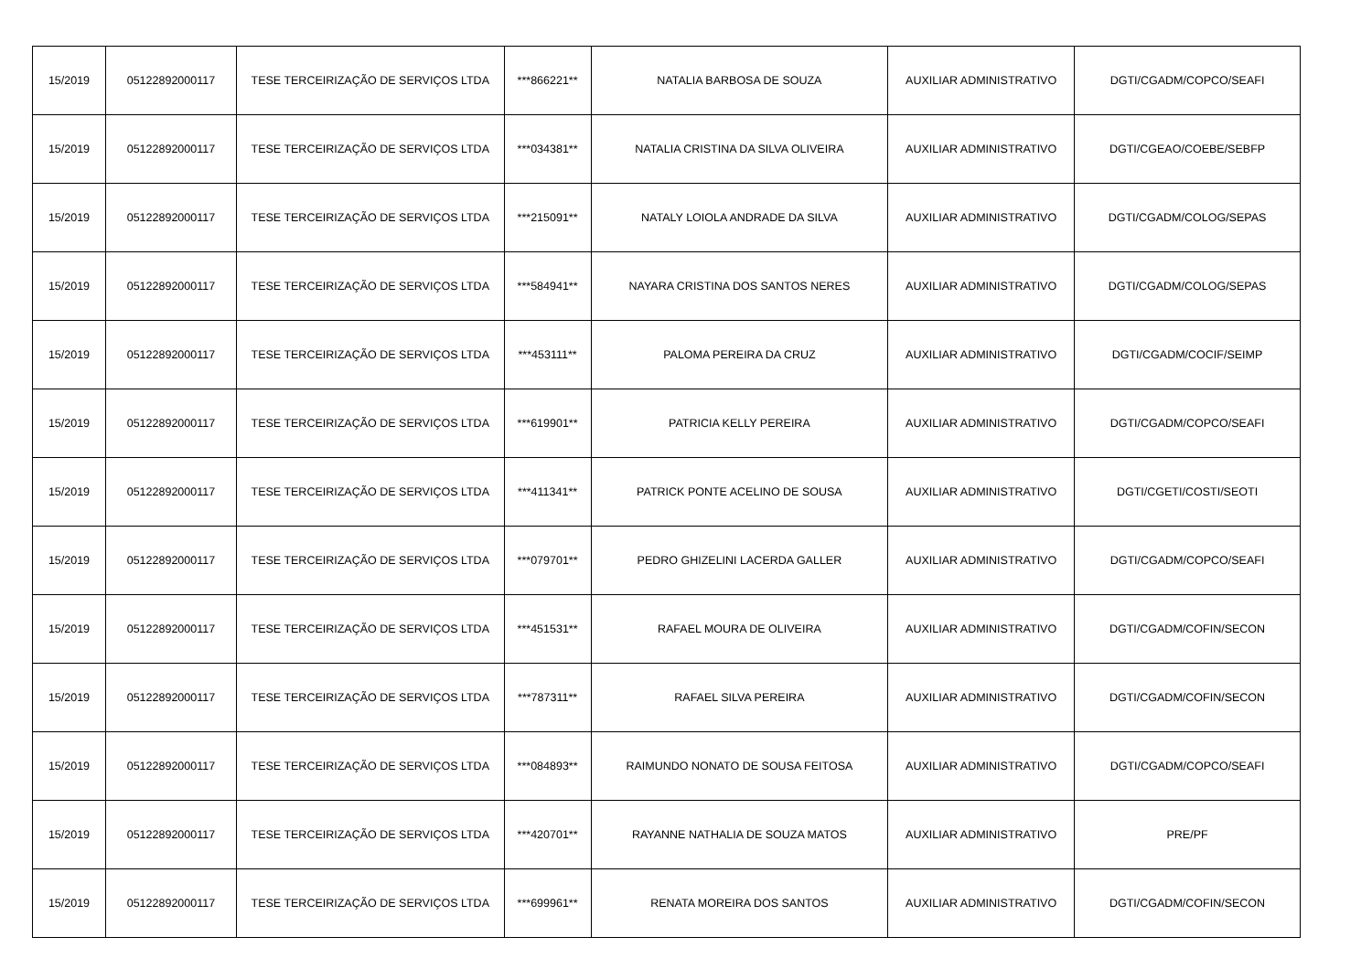| 15/2019 | 05122892000117 | TESE TERCEIRIZAÇÃO DE SERVIÇOS LTDA | ***866221** | NATALIA BARBOSA DE SOUZA | AUXILIAR ADMINISTRATIVO | DGTI/CGADM/COPCO/SEAFI |
| 15/2019 | 05122892000117 | TESE TERCEIRIZAÇÃO DE SERVIÇOS LTDA | ***034381** | NATALIA CRISTINA DA SILVA OLIVEIRA | AUXILIAR ADMINISTRATIVO | DGTI/CGEAO/COEBE/SEBFP |
| 15/2019 | 05122892000117 | TESE TERCEIRIZAÇÃO DE SERVIÇOS LTDA | ***215091** | NATALY LOIOLA ANDRADE DA SILVA | AUXILIAR ADMINISTRATIVO | DGTI/CGADM/COLOG/SEPAS |
| 15/2019 | 05122892000117 | TESE TERCEIRIZAÇÃO DE SERVIÇOS LTDA | ***584941** | NAYARA CRISTINA DOS SANTOS NERES | AUXILIAR ADMINISTRATIVO | DGTI/CGADM/COLOG/SEPAS |
| 15/2019 | 05122892000117 | TESE TERCEIRIZAÇÃO DE SERVIÇOS LTDA | ***453111** | PALOMA PEREIRA DA CRUZ | AUXILIAR ADMINISTRATIVO | DGTI/CGADM/COCIF/SEIMP |
| 15/2019 | 05122892000117 | TESE TERCEIRIZAÇÃO DE SERVIÇOS LTDA | ***619901** | PATRICIA KELLY PEREIRA | AUXILIAR ADMINISTRATIVO | DGTI/CGADM/COPCO/SEAFI |
| 15/2019 | 05122892000117 | TESE TERCEIRIZAÇÃO DE SERVIÇOS LTDA | ***411341** | PATRICK PONTE ACELINO DE SOUSA | AUXILIAR ADMINISTRATIVO | DGTI/CGETI/COSTI/SEOTI |
| 15/2019 | 05122892000117 | TESE TERCEIRIZAÇÃO DE SERVIÇOS LTDA | ***079701** | PEDRO GHIZELINI LACERDA GALLER | AUXILIAR ADMINISTRATIVO | DGTI/CGADM/COPCO/SEAFI |
| 15/2019 | 05122892000117 | TESE TERCEIRIZAÇÃO DE SERVIÇOS LTDA | ***451531** | RAFAEL MOURA DE OLIVEIRA | AUXILIAR ADMINISTRATIVO | DGTI/CGADM/COFIN/SECON |
| 15/2019 | 05122892000117 | TESE TERCEIRIZAÇÃO DE SERVIÇOS LTDA | ***787311** | RAFAEL SILVA PEREIRA | AUXILIAR ADMINISTRATIVO | DGTI/CGADM/COFIN/SECON |
| 15/2019 | 05122892000117 | TESE TERCEIRIZAÇÃO DE SERVIÇOS LTDA | ***084893** | RAIMUNDO NONATO DE SOUSA FEITOSA | AUXILIAR ADMINISTRATIVO | DGTI/CGADM/COPCO/SEAFI |
| 15/2019 | 05122892000117 | TESE TERCEIRIZAÇÃO DE SERVIÇOS LTDA | ***420701** | RAYANNE NATHALIA DE SOUZA MATOS | AUXILIAR ADMINISTRATIVO | PRE/PF |
| 15/2019 | 05122892000117 | TESE TERCEIRIZAÇÃO DE SERVIÇOS LTDA | ***699961** | RENATA MOREIRA DOS SANTOS | AUXILIAR ADMINISTRATIVO | DGTI/CGADM/COFIN/SECON |